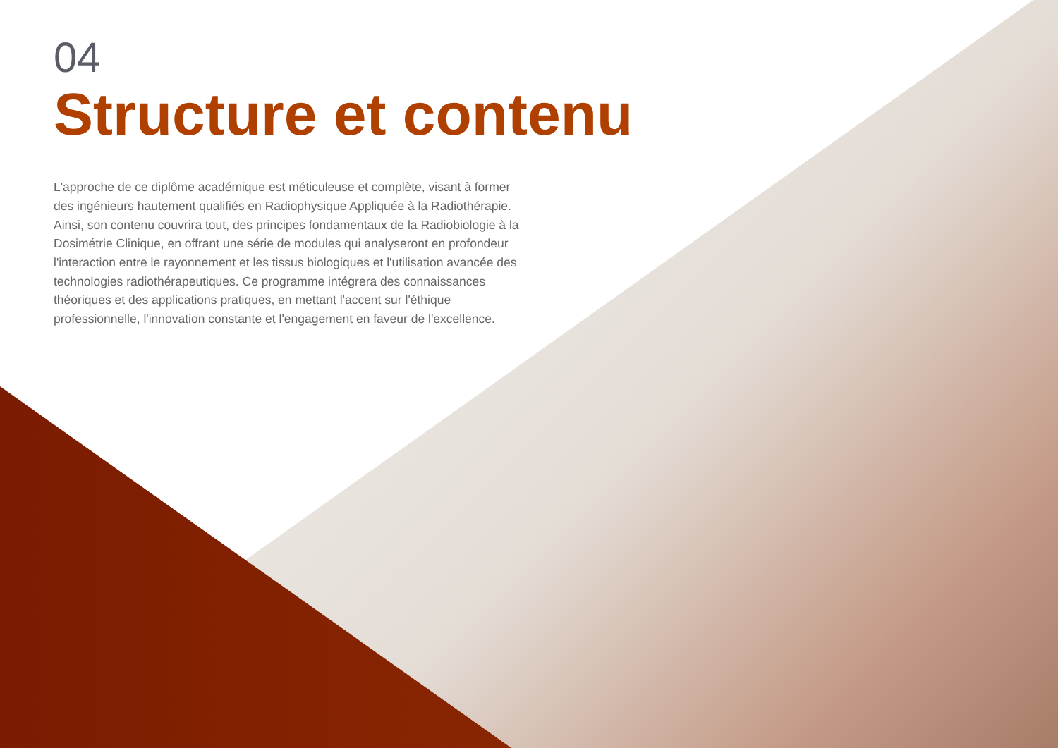04
Structure et contenu
L'approche de ce diplôme académique est méticuleuse et complète, visant à former des ingénieurs hautement qualifiés en Radiophysique Appliquée à la Radiothérapie. Ainsi, son contenu couvrira tout, des principes fondamentaux de la Radiobiologie à la Dosimétrie Clinique, en offrant une série de modules qui analyseront en profondeur l'interaction entre le rayonnement et les tissus biologiques et l'utilisation avancée des technologies radiothérapeutiques. Ce programme intégrera des connaissances théoriques et des applications pratiques, en mettant l'accent sur l'éthique professionnelle, l'innovation constante et l'engagement en faveur de l'excellence.